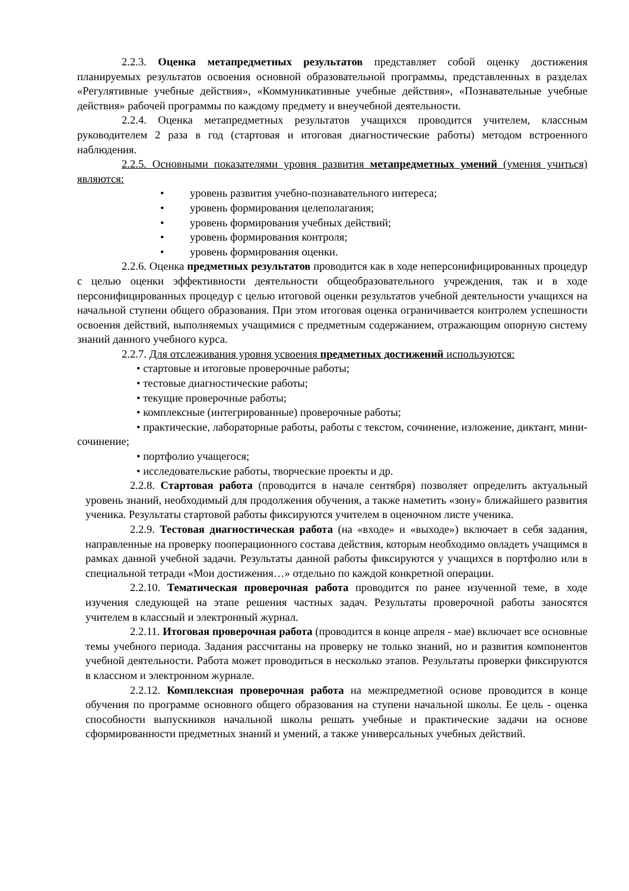2.2.3. Оценка метапредметных результатов представляет собой оценку достижения планируемых результатов освоения основной образовательной программы, представленных в разделах «Регулятивные учебные действия», «Коммуникативные учебные действия», «Познавательные учебные действия» рабочей программы по каждому предмету и внеучебной деятельности.
2.2.4. Оценка метапредметных результатов учащихся проводится учителем, классным руководителем 2 раза в год (стартовая и итоговая диагностические работы) методом встроенного наблюдения.
2.2.5. Основными показателями уровня развития метапредметных умений (умения учиться) являются:
• уровень развития учебно-познавательного интереса;
• уровень формирования целеполагания;
• уровень формирования учебных действий;
• уровень формирования контроля;
• уровень формирования оценки.
2.2.6. Оценка предметных результатов проводится как в ходе неперсонифицированных процедур с целью оценки эффективности деятельности общеобразовательного учреждения, так и в ходе персонифицированных процедур с целью итоговой оценки результатов учебной деятельности учащихся на начальной ступени общего образования. При этом итоговая оценка ограничивается контролем успешности освоения действий, выполняемых учащимися с предметным содержанием, отражающим опорную систему знаний данного учебного курса.
2.2.7. Для отслеживания уровня усвоения предметных достижений используются:
• стартовые и итоговые проверочные работы;
• тестовые диагностические работы;
• текущие проверочные работы;
• комплексные (интегрированные) проверочные работы;
• практические, лабораторные работы, работы с текстом, сочинение, изложение, диктант, мини-сочинение;
• портфолио учащегося;
• исследовательские работы, творческие проекты и др.
2.2.8. Стартовая работа (проводится в начале сентября) позволяет определить актуальный уровень знаний, необходимый для продолжения обучения, а также наметить «зону» ближайшего развития ученика. Результаты стартовой работы фиксируются учителем в оценочном листе ученика.
2.2.9. Тестовая диагностическая работа (на «входе» и «выходе») включает в себя задания, направленные на проверку пооперационного состава действия, которым необходимо овладеть учащимся в рамках данной учебной задачи. Результаты данной работы фиксируются у учащихся в портфолио или в специальной тетради «Мои достижения…» отдельно по каждой конкретной операции.
2.2.10. Тематическая проверочная работа проводится по ранее изученной теме, в ходе изучения следующей на этапе решения частных задач. Результаты проверочной работы заносятся учителем в классный и электронный журнал.
2.2.11. Итоговая проверочная работа (проводится в конце апреля - мае) включает все основные темы учебного периода. Задания рассчитаны на проверку не только знаний, но и развития компонентов учебной деятельности. Работа может проводиться в несколько этапов. Результаты проверки фиксируются в классном и электронном журнале.
2.2.12. Комплексная проверочная работа на межпредметной основе проводится в конце обучения по программе основного общего образования на ступени начальной школы. Ее цель - оценка способности выпускников начальной школы решать учебные и практические задачи на основе сформированности предметных знаний и умений, а также универсальных учебных действий.